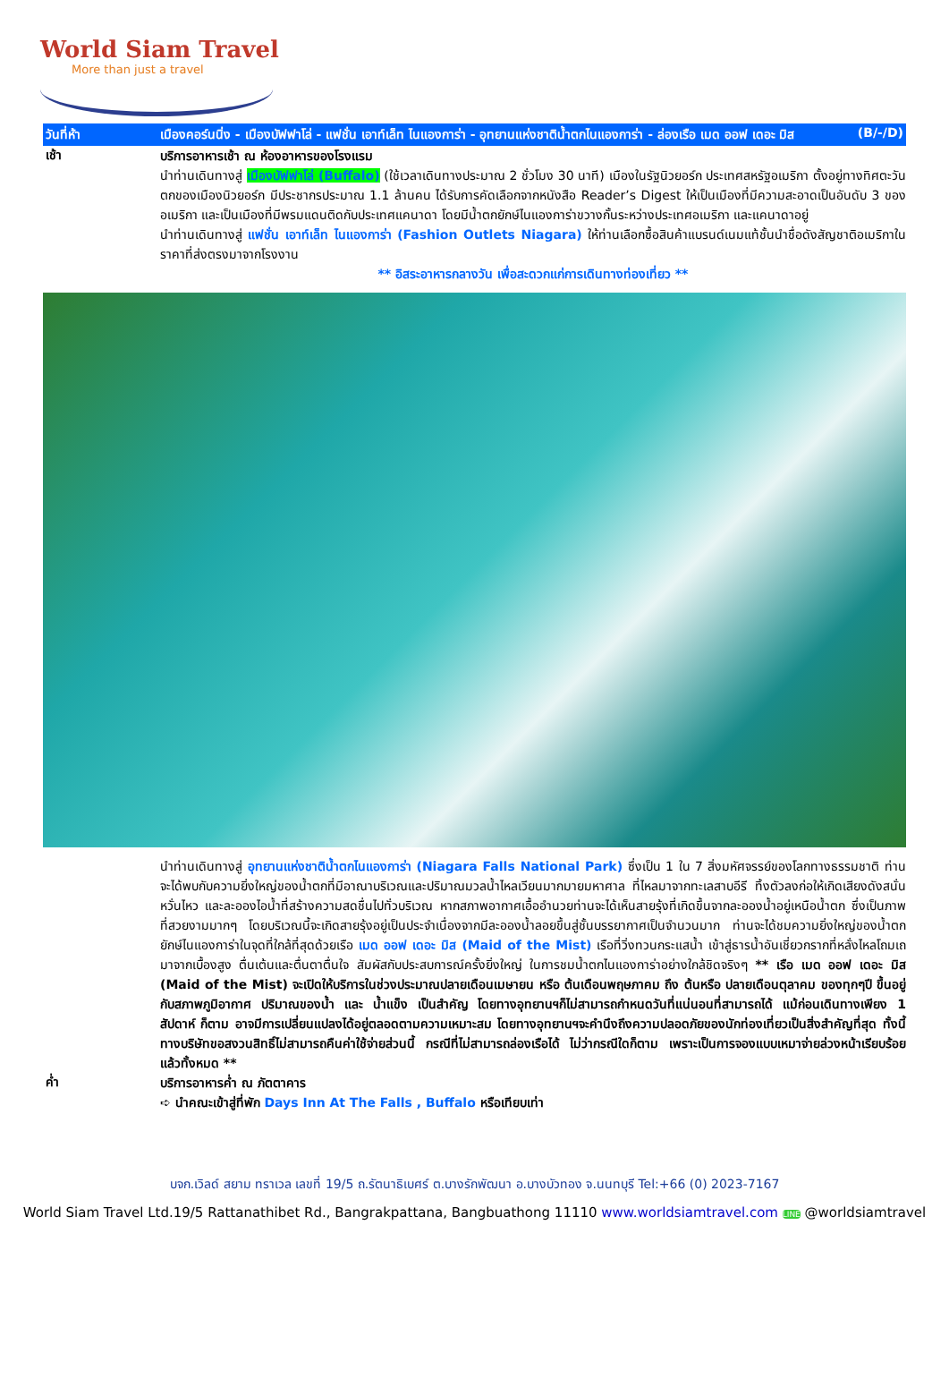World Siam Travel
More than just a travel
วันที่ห้า เมืองคอร์นนิ่ง - เมืองบัฟฟาโล่ - แฟชั่น เอาท์เล็ท ไนแองการ่า - อุทยานแห่งชาติน้ำตกไนแองการ่า - ล่องเรือ เมด ออฟ เดอะ มิส (B/-/D)
เช้า
บริการอาหารเช้า ณ ห้องอาหารของโรงแรม
นำท่านเดินทางสู่ เมืองบัฟฟาโล่ (Buffalo) (ใช้เวลาเดินทางประมาณ 2 ชั่วโมง 30 นาที) เมืองในรัฐนิวยอร์ก ประเทศสหรัฐอเมริกา ตั้งอยู่ทางทิศตะวันตกของเมืองนิวยอร์ก มีประชากรประมาณ 1.1 ล้านคน ได้รับการคัดเลือกจากหนังสือ Reader’s Digest ให้เป็นเมืองที่มีความสะอาดเป็นอันดับ 3 ของอเมริกา และเป็นเมืองที่มีพรมแดนติดกับประเทศแคนาดา โดยมีน้ำตกยักษ์ไนแองการ่าขวางกั้นระหว่างประเทศอเมริกา และแคนาดาอยู่
นำท่านเดินทางสู่ แฟชั่น เอาท์เล็ท ไนแองการ่า (Fashion Outlets Niagara) ให้ท่านเลือกซื้อสินค้าแบรนด์เนมแท้ชั้นนำชื่อดังสัญชาติอเมริกาในราคาที่ส่งตรงมาจากโรงงาน
** อิสระอาหารกลางวัน เพื่อสะดวกแก่การเดินทางท่องเที่ยว **
นำท่านเดินทางสู่ อุทยานแห่งชาติน้ำตกไนแองการ่า (Niagara Falls National Park) ซึ่งเป็น 1 ใน 7 สิ่งมหัศจรรย์ของโลกทางธรรมชาติ ท่านจะได้พบกับความยิ่งใหญ่ของน้ำตกที่มีอาณาบริเวณและปริมาณมวลน้ำไหลเวียนมากมายมหาศาล ที่ไหลมาจากทะเลสาบอีรี ทิ้งตัวลงก่อให้เกิดเสียงดังสนั่นหวั่นไหว และละอองไอน้ำที่สร้างความสดชื่นไปทั่วบริเวณ หากสภาพอากาศเอื้ออำนวยท่านจะได้เห็นสายรุ้งที่เกิดขึ้นจากละอองน้ำอยู่เหนือน้ำตก ซึ่งเป็นภาพที่สวยงามมากๆ โดยบริเวณนี้จะเกิดสายรุ้งอยู่เป็นประจำเนื่องจากมีละอองน้ำลอยขึ้นสู่ชั้นบรรยากาศเป็นจำนวนมาก ท่านจะได้ชมความยิ่งใหญ่ของน้ำตกยักษ์ไนแองการ่าในจุดที่ใกล้ที่สุดด้วยเรือ เมด ออฟ เดอะ มิส (Maid of the Mist) เรือที่วิ่งทวนกระแสน้ำ เข้าสู่ธารน้ำอันเชี่ยวกรากที่หลั่งไหลโถมเถมาจากเบื้องสูง ตื่นเต้นและตื่นตาตื่นใจ สัมผัสกับประสบการณ์ครั้งยิ่งใหญ่ ในการชมน้ำตกไนแองการ่าอย่างใกล้ชิดจริงๆ ** เรือ เมด ออฟ เดอะ มิส (Maid of the Mist) จะเปิดให้บริการในช่วงประมาณปลายเดือนเมษายน หรือ ต้นเดือนพฤษภาคม ถึง ต้นหรือ ปลายเดือนตุลาคม ของทุกๆปี ขึ้นอยู่กับสภาพภูมิอากาศ ปริมาณของน้ำ และ น้ำแข็ง เป็นสำคัญ โดยทางอุทยานฯก็ไม่สามารถกำหนดวันที่แน่นอนที่สามารถได้ แม้ก่อนเดินทางเพียง 1 สัปดาห์ ก็ตาม อาจมีการเปลี่ยนแปลงได้อยู่ตลอดตามความเหมาะสม โดยทางอุทยานฯจะคำนึงถึงความปลอดภัยของนักท่องเที่ยวเป็นสิ่งสำคัญที่สุด ทั้งนี้ทางบริษัทขอสงวนสิทธิ์ไม่สามารถคืนค่าใช้จ่ายส่วนนี้ กรณีที่ไม่สามารถล่องเรือได้ ไม่ว่ากรณีใดก็ตาม เพราะเป็นการจองแบบเหมาจ่ายล่วงหน้าเรียบร้อยแล้วทั้งหมด **
ค่ำ
บริการอาหารค่ำ ณ ภัตตาคาร
➪ นำคณะเข้าสู่ที่พัก Days Inn At The Falls , Buffalo หรือเทียบเท่า
บจก.เวิลด์ สยาม ทราเวล เลขที่ 19/5 ถ.รัตนาธิเบศร์ ต.บางรักพัฒนา อ.บางบัวทอง จ.นนทบุรี Tel:+66 (0) 2023-7167
World Siam Travel Ltd.19/5 Rattanathibet Rd., Bangrakpattana, Bangbuathong 11110 www.worldsiamtravel.com LINE @worldsiamtravel